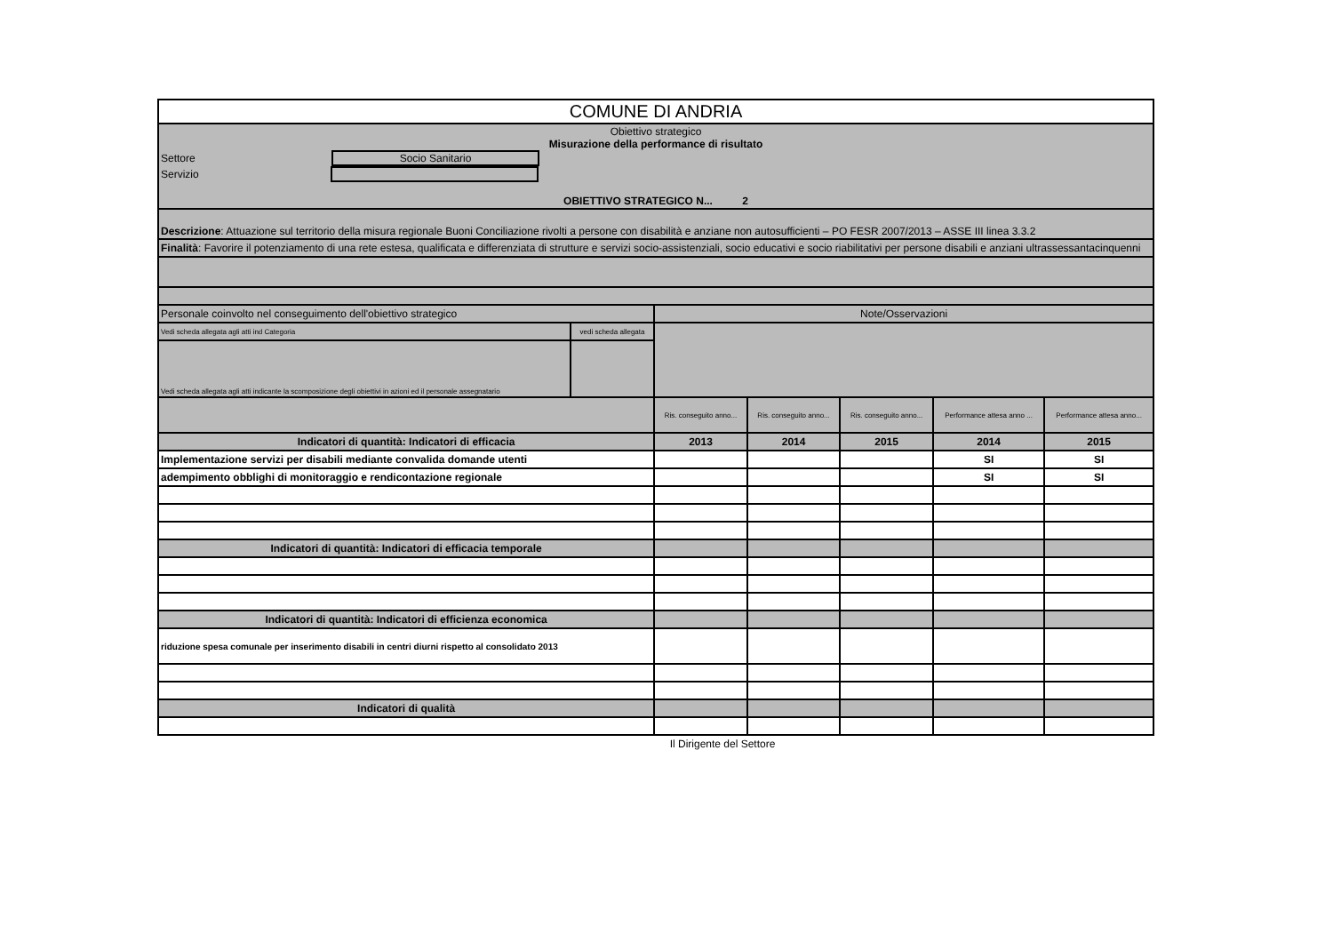| COMUNE DI ANDRIA | | | | | | |
| Obiettivo strategico Misurazione della performance di risultato Settore Socio Sanitario Servizio OBIETTIVO STRATEGICO N... 2 | | | | | | |
| Descrizione : Attuazione sul territorio della misura regionale Buoni Conciliazione rivolti a persone con disabilità e anziane non autosufficienti – PO FESR 2007/2013 – ASSE III linea 3.3.2 | | | | | | |
| Finalità : Favorire il potenziamento di una rete estesa, qualificata e differenziata di strutture e servizi socio-assistenziali, socio educativi e socio riabilitativi per persone disabili e anziani ultrassessantacinquenni | | | | | | |
| Personale coinvolto nel conseguimento dell'obiettivo strategico | | Note/Osservazioni | | | | |
| Vedi scheda allegata agli atti ind Categoria | vedi scheda allegata | | | | | |
| Vedi scheda allegata agli atti indicante la scomposizione degli obiettivi in azioni ed il personale assegnatario | | | | | | |
| | | Ris. conseguito anno... | Ris. conseguito anno... | Ris. conseguito anno... | Performance attesa anno ... | Performance attesa anno... |
| Indicatori di quantità: Indicatori di efficacia | | 2013 | 2014 | 2015 | 2014 | 2015 |
| Implementazione servizi per disabili mediante convalida domande utenti | | | | | SI | SI |
| adempimento obblighi di monitoraggio e rendicontazione regionale | | | | | SI | SI |
| Indicatori di quantità: Indicatori di efficacia temporale | | | | | | |
| Indicatori di quantità: Indicatori di efficienza economica | | | | | | |
| riduzione spesa comunale per inserimento disabili in centri diurni rispetto al consolidato 2013 | | | | | | |
| Indicatori di qualità | | | | | | |
Il Dirigente del Settore